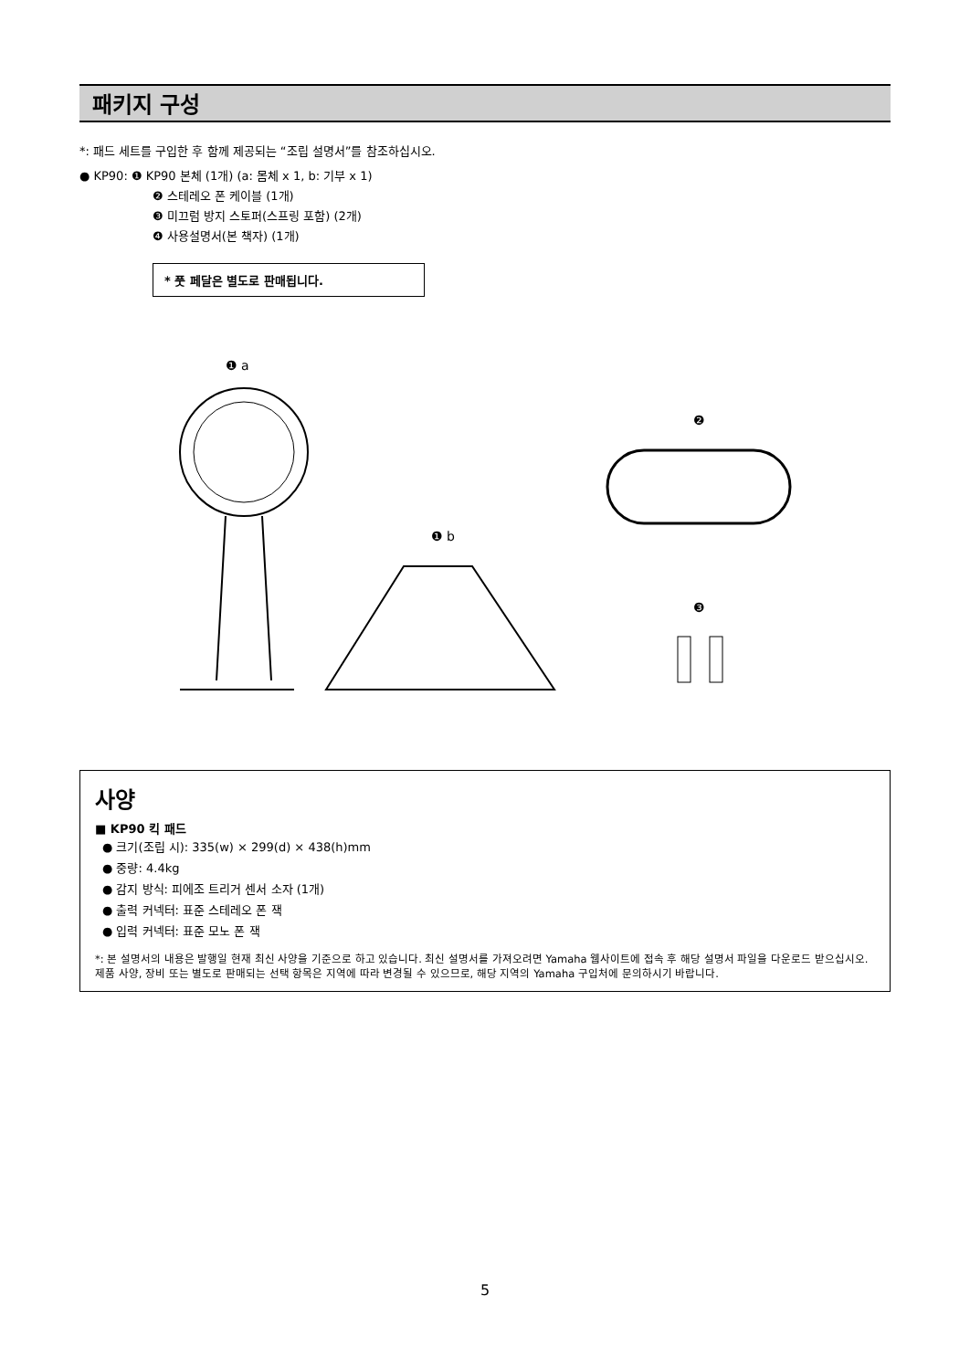패키지 구성
*: 패드 세트를 구입한 후 함께 제공되는 “조립 설명서”를 참조하십시오.
● KP90: ❶ KP90 본체 (1개) (a: 몸체 x 1, b: 기부 x 1)
❷ 스테레오 폰 케이블 (1개)
❸ 미끄럼 방지 스토퍼(스프링 포함) (2개)
❹ 사용설명서(본 책자) (1개)
* 풋 페달은 별도로 판매됩니다.
❶ a
❶ b
❷
❸
사양
■ KP90 킥 패드
● 크기(조립 시): 335(w) × 299(d) × 438(h)mm
● 중량: 4.4kg
● 감지 방식: 피에조 트리거 센서 소자 (1개)
● 출력 커넥터: 표준 스테레오 폰 잭
● 입력 커넥터: 표준 모노 폰 잭
*: 본 설명서의 내용은 발행일 현재 최신 사양을 기준으로 하고 있습니다. 최신 설명서를 가져오려면 Yamaha 웹사이트에 접속 후 해당 설명서 파일을 다운로드 받으십시오. 제품 사양, 장비 또는 별도로 판매되는 선택 항목은 지역에 따라 변경될 수 있으므로, 해당 지역의 Yamaha 구입처에 문의하시기 바랍니다.
5